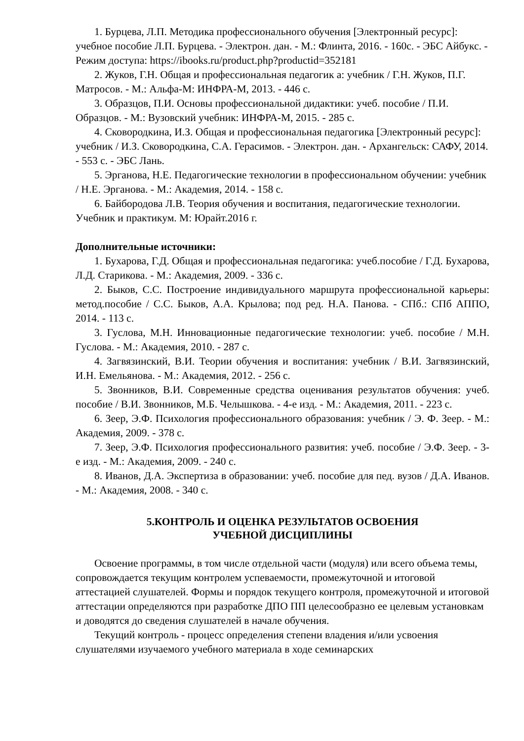1. Бурцева, Л.П. Методика профессионального обучения [Электронный ресурс]: учебное пособие Л.П. Бурцева. - Электрон. дан. - М.: Флинта, 2016. - 160с. - ЭБС Айбукс. - Режим доступа: https://ibooks.ru/product.php?productid=352181
2. Жуков, Г.Н. Общая и профессиональная педагогик а: учебник / Г.Н. Жуков, П.Г. Матросов. - М.: Альфа-М: ИНФРА-М, 2013. - 446 с.
3. Образцов, П.И. Основы профессиональной дидактики: учеб. пособие / П.И. Образцов. - М.: Вузовский учебник: ИНФРА-М, 2015. - 285 с.
4. Сковородкина, И.З. Общая и профессиональная педагогика [Электронный ресурс]: учебник / И.З. Сковородкина, С.А. Герасимов. - Электрон. дан. - Архангельск: САФУ, 2014. - 553 с. - ЭБС Лань.
5. Эрганова, Н.Е. Педагогические технологии в профессиональном обучении: учебник / Н.Е. Эрганова. - М.: Академия, 2014. - 158 с.
6. Байбородова Л.В. Теория обучения и воспитания, педагогические технологии. Учебник и практикум. М: Юрайт.2016 г.
Дополнительные источники:
1. Бухарова, Г.Д. Общая и профессиональная педагогика: учеб.пособие / Г.Д. Бухарова, Л.Д. Старикова. - М.: Академия, 2009. - 336 с.
2. Быков, С.С. Построение индивидуального маршрута профессиональной карьеры: метод.пособие / С.С. Быков, А.А. Крылова; под ред. Н.А. Панова. - СПб.: СПб АППО, 2014. - 113 с.
3. Гуслова, М.Н. Инновационные педагогические технологии: учеб. пособие / М.Н. Гуслова. - М.: Академия, 2010. - 287 с.
4. Загвязинский, В.И. Теории обучения и воспитания: учебник / В.И. Загвязинский, И.Н. Емельянова. - М.: Академия, 2012. - 256 с.
5. Звонников, В.И. Современные средства оценивания результатов обучения: учеб. пособие / В.И. Звонников, М.Б. Челышкова. - 4-е изд. - М.: Академия, 2011. - 223 с.
6. Зеер, Э.Ф. Психология профессионального образования: учебник / Э. Ф. Зеер. - М.: Академия, 2009. - 378 с.
7. Зеер, Э.Ф. Психология профессионального развития: учеб. пособие / Э.Ф. Зеер. - 3- е изд. - М.: Академия, 2009. - 240 с.
8. Иванов, Д.А. Экспертиза в образовании: учеб. пособие для пед. вузов / Д.А. Иванов. - М.: Академия, 2008. - 340 с.
5.КОНТРОЛЬ И ОЦЕНКА РЕЗУЛЬТАТОВ ОСВОЕНИЯ
УЧЕБНОЙ ДИСЦИПЛИНЫ
Освоение программы, в том числе отдельной части (модуля) или всего объема темы, сопровождается текущим контролем успеваемости, промежуточной и итоговой аттестацией слушателей. Формы и порядок текущего контроля, промежуточной и итоговой аттестации определяются при разработке ДПО ПП целесообразно ее целевым установкам и доводятся до сведения слушателей в начале обучения.
Текущий контроль - процесс определения степени владения и/или усвоения слушателями изучаемого учебного материала в ходе семинарских